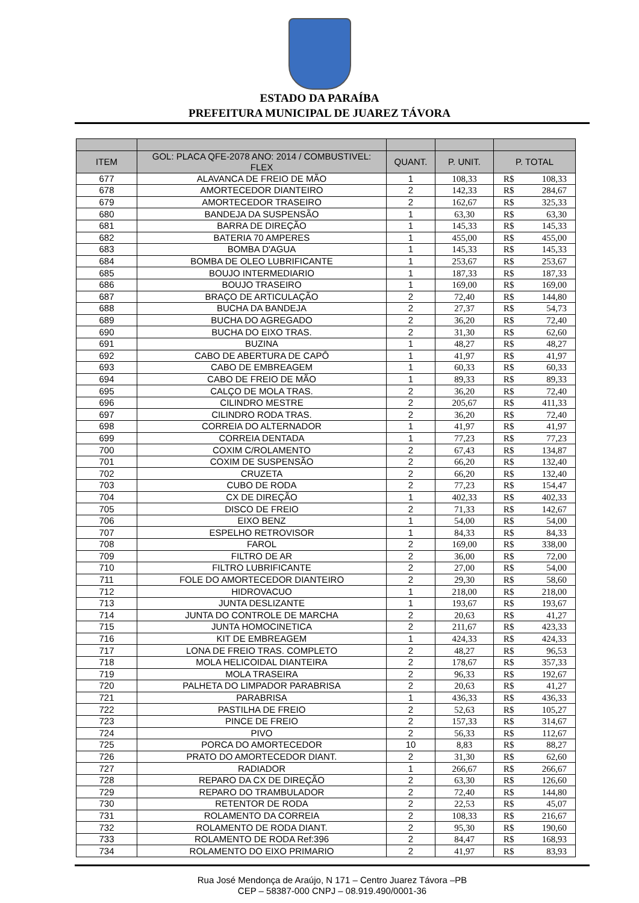ESTADO DA PARAÍBA
PREFEITURA MUNICIPAL DE JUAREZ TÁVORA
| ITEM | GOL: PLACA QFE-2078 ANO: 2014 / COMBUSTIVEL: FLEX | QUANT. | P. UNIT. | P. TOTAL | |
| --- | --- | --- | --- | --- | --- |
| 677 | ALAVANCA DE FREIO DE MÃO | 1 | 108,33 | R$ | 108,33 |
| 678 | AMORTECEDOR DIANTEIRO | 2 | 142,33 | R$ | 284,67 |
| 679 | AMORTECEDOR TRASEIRO | 2 | 162,67 | R$ | 325,33 |
| 680 | BANDEJA DA SUSPENSÃO | 1 | 63,30 | R$ | 63,30 |
| 681 | BARRA DE DIREÇÃO | 1 | 145,33 | R$ | 145,33 |
| 682 | BATERIA 70 AMPERES | 1 | 455,00 | R$ | 455,00 |
| 683 | BOMBA D'AGUA | 1 | 145,33 | R$ | 145,33 |
| 684 | BOMBA DE OLEO LUBRIFICANTE | 1 | 253,67 | R$ | 253,67 |
| 685 | BOUJO INTERMEDIARIO | 1 | 187,33 | R$ | 187,33 |
| 686 | BOUJO TRASEIRO | 1 | 169,00 | R$ | 169,00 |
| 687 | BRAÇO DE ARTICULAÇÃO | 2 | 72,40 | R$ | 144,80 |
| 688 | BUCHA DA BANDEJA | 2 | 27,37 | R$ | 54,73 |
| 689 | BUCHA DO AGREGADO | 2 | 36,20 | R$ | 72,40 |
| 690 | BUCHA DO EIXO TRAS. | 2 | 31,30 | R$ | 62,60 |
| 691 | BUZINA | 1 | 48,27 | R$ | 48,27 |
| 692 | CABO DE ABERTURA DE CAPÔ | 1 | 41,97 | R$ | 41,97 |
| 693 | CABO DE EMBREAGEM | 1 | 60,33 | R$ | 60,33 |
| 694 | CABO DE FREIO DE MÃO | 1 | 89,33 | R$ | 89,33 |
| 695 | CALÇO DE MOLA TRAS. | 2 | 36,20 | R$ | 72,40 |
| 696 | CILINDRO MESTRE | 2 | 205,67 | R$ | 411,33 |
| 697 | CILINDRO RODA TRAS. | 2 | 36,20 | R$ | 72,40 |
| 698 | CORREIA DO ALTERNADOR | 1 | 41,97 | R$ | 41,97 |
| 699 | CORREIA DENTADA | 1 | 77,23 | R$ | 77,23 |
| 700 | COXIM C/ROLAMENTO | 2 | 67,43 | R$ | 134,87 |
| 701 | COXIM DE SUSPENSÃO | 2 | 66,20 | R$ | 132,40 |
| 702 | CRUZETA | 2 | 66,20 | R$ | 132,40 |
| 703 | CUBO DE RODA | 2 | 77,23 | R$ | 154,47 |
| 704 | CX DE DIREÇÃO | 1 | 402,33 | R$ | 402,33 |
| 705 | DISCO DE FREIO | 2 | 71,33 | R$ | 142,67 |
| 706 | EIXO BENZ | 1 | 54,00 | R$ | 54,00 |
| 707 | ESPELHO RETROVISOR | 1 | 84,33 | R$ | 84,33 |
| 708 | FAROL | 2 | 169,00 | R$ | 338,00 |
| 709 | FILTRO DE AR | 2 | 36,00 | R$ | 72,00 |
| 710 | FILTRO LUBRIFICANTE | 2 | 27,00 | R$ | 54,00 |
| 711 | FOLE DO AMORTECEDOR DIANTEIRO | 2 | 29,30 | R$ | 58,60 |
| 712 | HIDROVACUO | 1 | 218,00 | R$ | 218,00 |
| 713 | JUNTA DESLIZANTE | 1 | 193,67 | R$ | 193,67 |
| 714 | JUNTA DO CONTROLE DE MARCHA | 2 | 20,63 | R$ | 41,27 |
| 715 | JUNTA HOMOCINETICA | 2 | 211,67 | R$ | 423,33 |
| 716 | KIT DE EMBREAGEM | 1 | 424,33 | R$ | 424,33 |
| 717 | LONA DE FREIO TRAS. COMPLETO | 2 | 48,27 | R$ | 96,53 |
| 718 | MOLA HELICOIDAL DIANTEIRA | 2 | 178,67 | R$ | 357,33 |
| 719 | MOLA TRASEIRA | 2 | 96,33 | R$ | 192,67 |
| 720 | PALHETA DO LIMPADOR PARABRISA | 2 | 20,63 | R$ | 41,27 |
| 721 | PARABRISA | 1 | 436,33 | R$ | 436,33 |
| 722 | PASTILHA DE FREIO | 2 | 52,63 | R$ | 105,27 |
| 723 | PINCE DE FREIO | 2 | 157,33 | R$ | 314,67 |
| 724 | PIVO | 2 | 56,33 | R$ | 112,67 |
| 725 | PORCA DO AMORTECEDOR | 10 | 8,83 | R$ | 88,27 |
| 726 | PRATO DO AMORTECEDOR DIANT. | 2 | 31,30 | R$ | 62,60 |
| 727 | RADIADOR | 1 | 266,67 | R$ | 266,67 |
| 728 | REPARO DA CX DE DIREÇÃO | 2 | 63,30 | R$ | 126,60 |
| 729 | REPARO DO TRAMBULADOR | 2 | 72,40 | R$ | 144,80 |
| 730 | RETENTOR DE RODA | 2 | 22,53 | R$ | 45,07 |
| 731 | ROLAMENTO DA CORREIA | 2 | 108,33 | R$ | 216,67 |
| 732 | ROLAMENTO DE RODA DIANT. | 2 | 95,30 | R$ | 190,60 |
| 733 | ROLAMENTO DE RODA Ref:396 | 2 | 84,47 | R$ | 168,93 |
| 734 | ROLAMENTO DO EIXO PRIMARIO | 2 | 41,97 | R$ | 83,93 |
Rua José Mendonça de Araújo, N 171 – Centro Juarez Távora –PB
CEP – 58387-000 CNPJ – 08.919.490/0001-36